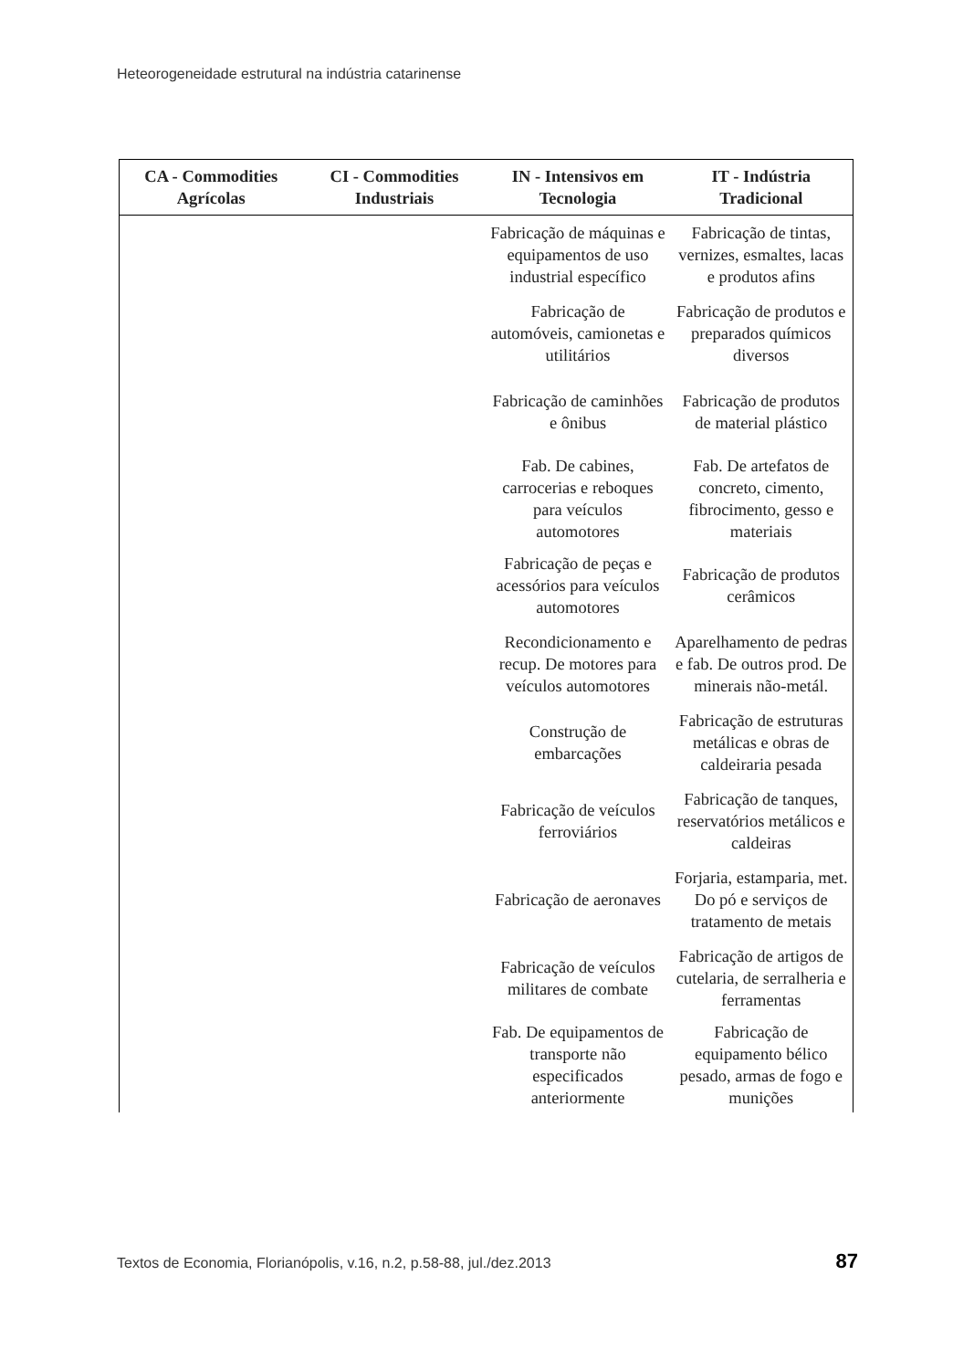Heteorogeneidade estrutural na indústria catarinense
| CA - Commodities Agrícolas | CI - Commodities Industriais | IN - Intensivos em Tecnologia | IT - Indústria Tradicional |
| --- | --- | --- | --- |
| | | Fabricação de máquinas e equipamentos de uso industrial específico | Fabricação de tintas, vernizes, esmaltes, lacas e produtos afins |
| | | Fabricação de automóveis, camionetas e utilitários | Fabricação de produtos e preparados químicos diversos |
| | | Fabricação de caminhões e ônibus | Fabricação de produtos de material plástico |
| | | Fab. De cabines, carrocerias e reboques para veículos automotores | Fab. De artefatos de concreto, cimento, fibrocimento, gesso e materiais |
| | | Fabricação de peças e acessórios para veículos automotores | Fabricação de produtos cerâmicos |
| | | Recondicionamento e recup. De motores para veículos automotores | Aparelhamento de pedras e fab. De outros prod. De minerais não-metál. |
| | | Construção de embarcações | Fabricação de estruturas metálicas e obras de caldeiraria pesada |
| | | Fabricação de veículos ferroviários | Fabricação de tanques, reservatórios metálicos e caldeiras |
| | | Fabricação de aeronaves | Forjaria, estamparia, met. Do pó e serviços de tratamento de metais |
| | | Fabricação de veículos militares de combate | Fabricação de artigos de cutelaria, de serralheria e ferramentas |
| | | Fab. De equipamentos de transporte não especificados anteriormente | Fabricação de equipamento bélico pesado, armas de fogo e munições |
Textos de Economia, Florianópolis, v.16, n.2, p.58-88, jul./dez.2013 87